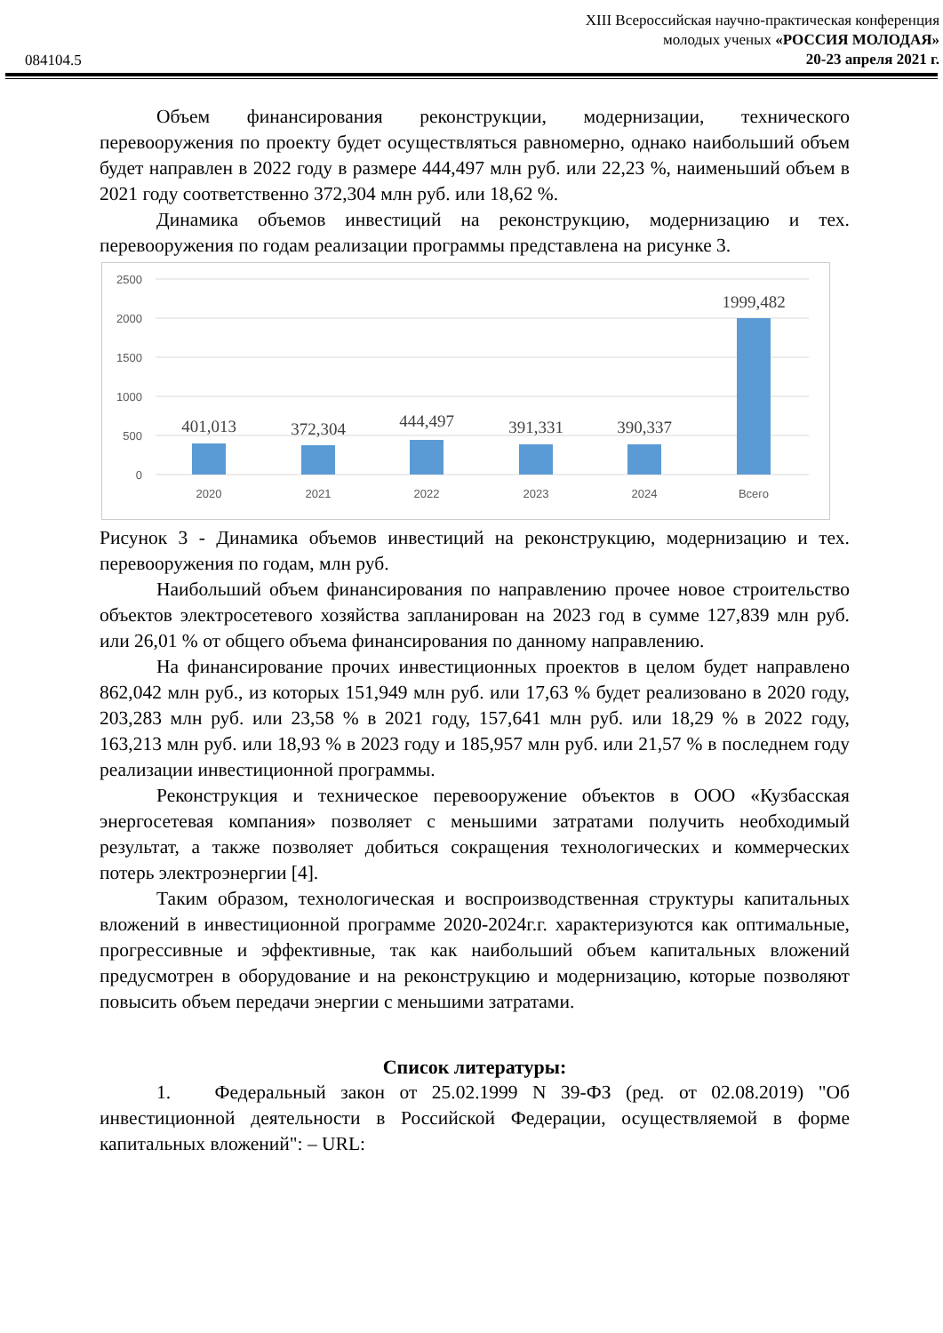084104.5
XIII Всероссийская научно-практическая конференция
молодых ученых «РОССИЯ МОЛОДАЯ»
20-23 апреля 2021 г.
Объем финансирования реконструкции, модернизации, технического перевооружения по проекту будет осуществляться равномерно, однако наибольший объем будет направлен в 2022 году в размере 444,497 млн руб. или 22,23 %, наименьший объем в 2021 году соответственно 372,304 млн руб. или 18,62 %.
Динамика объемов инвестиций на реконструкцию, модернизацию и тех. перевооружения по годам реализации программы представлена на рисунке 3.
2500
2000
1500
1000
500
0
401,013
372,304
444,497
391,331
390,337
1999,482
2020
2021
2022
2023
2024
Всего
Рисунок 3 - Динамика объемов инвестиций на реконструкцию, модернизацию и тех. перевооружения по годам, млн руб.
Наибольший объем финансирования по направлению прочее новое строительство объектов электросетевого хозяйства запланирован на 2023 год в сумме 127,839 млн руб. или 26,01 % от общего объема финансирования по данному направлению.
На финансирование прочих инвестиционных проектов в целом будет направлено 862,042 млн руб., из которых 151,949 млн руб. или 17,63 % будет реализовано в 2020 году, 203,283 млн руб. или 23,58 % в 2021 году, 157,641 млн руб. или 18,29 % в 2022 году, 163,213 млн руб. или 18,93 % в 2023 году и 185,957 млн руб. или 21,57 % в последнем году реализации инвестиционной программы.
Реконструкция и техническое перевооружение объектов в ООО «Кузбасская энергосетевая компания» позволяет с меньшими затратами получить необходимый результат, а также позволяет добиться сокращения технологических и коммерческих потерь электроэнергии [4].
Таким образом, технологическая и воспроизводственная структуры капитальных вложений в инвестиционной программе 2020-2024г.г. характеризуются как оптимальные, прогрессивные и эффективные, так как наибольший объем капитальных вложений предусмотрен в оборудование и на реконструкцию и модернизацию, которые позволяют повысить объем передачи энергии с меньшими затратами.
Список литературы:
1. Федеральный закон от 25.02.1999 N 39-ФЗ (ред. от 02.08.2019) "Об инвестиционной деятельности в Российской Федерации, осуществляемой в форме капитальных вложений": – URL: